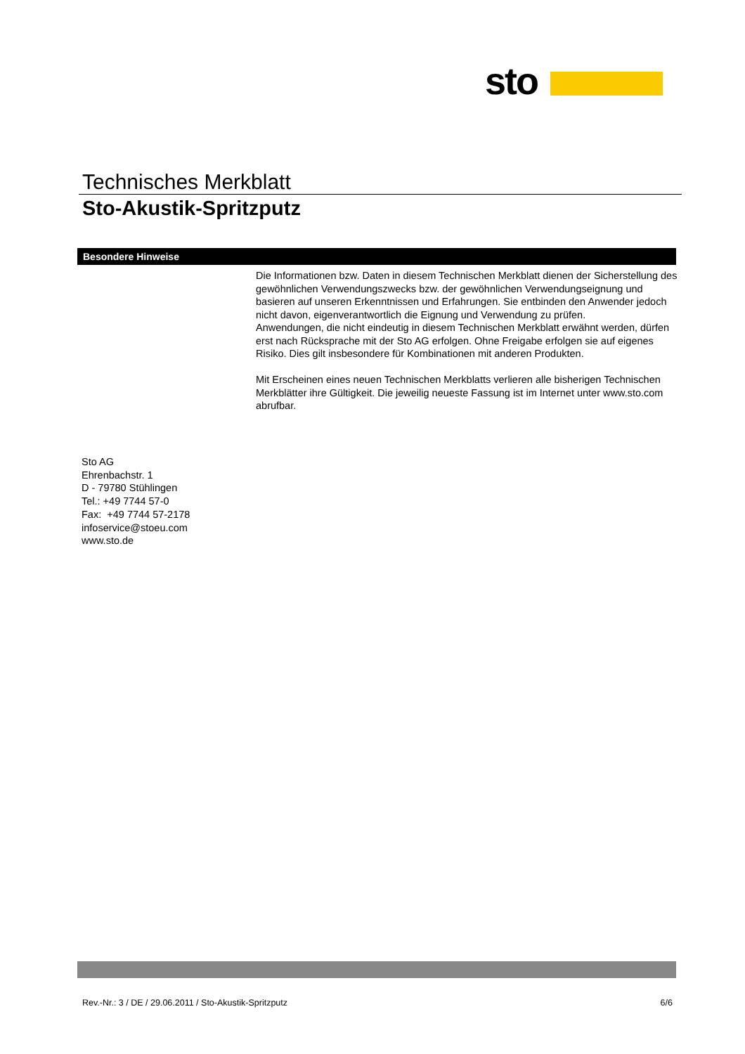sto
Technisches Merkblatt
Sto-Akustik-Spritzputz
Besondere Hinweise
Die Informationen bzw. Daten in diesem Technischen Merkblatt dienen der Sicherstellung des gewöhnlichen Verwendungszwecks bzw. der gewöhnlichen Verwendungseignung und basieren auf unseren Erkenntnissen und Erfahrungen. Sie entbinden den Anwender jedoch nicht davon, eigenverantwortlich die Eignung und Verwendung zu prüfen.
Anwendungen, die nicht eindeutig in diesem Technischen Merkblatt erwähnt werden, dürfen erst nach Rücksprache mit der Sto AG erfolgen. Ohne Freigabe erfolgen sie auf eigenes Risiko. Dies gilt insbesondere für Kombinationen mit anderen Produkten.
Mit Erscheinen eines neuen Technischen Merkblatts verlieren alle bisherigen Technischen Merkblätter ihre Gültigkeit. Die jeweilig neueste Fassung ist im Internet unter www.sto.com abrufbar.
Sto AG
Ehrenbachstr. 1
D - 79780 Stühlingen
Tel.: +49 7744 57-0
Fax: +49 7744 57-2178
infoservice@stoeu.com
www.sto.de
Rev.-Nr.: 3 / DE / 29.06.2011 / Sto-Akustik-Spritzputz 6/6